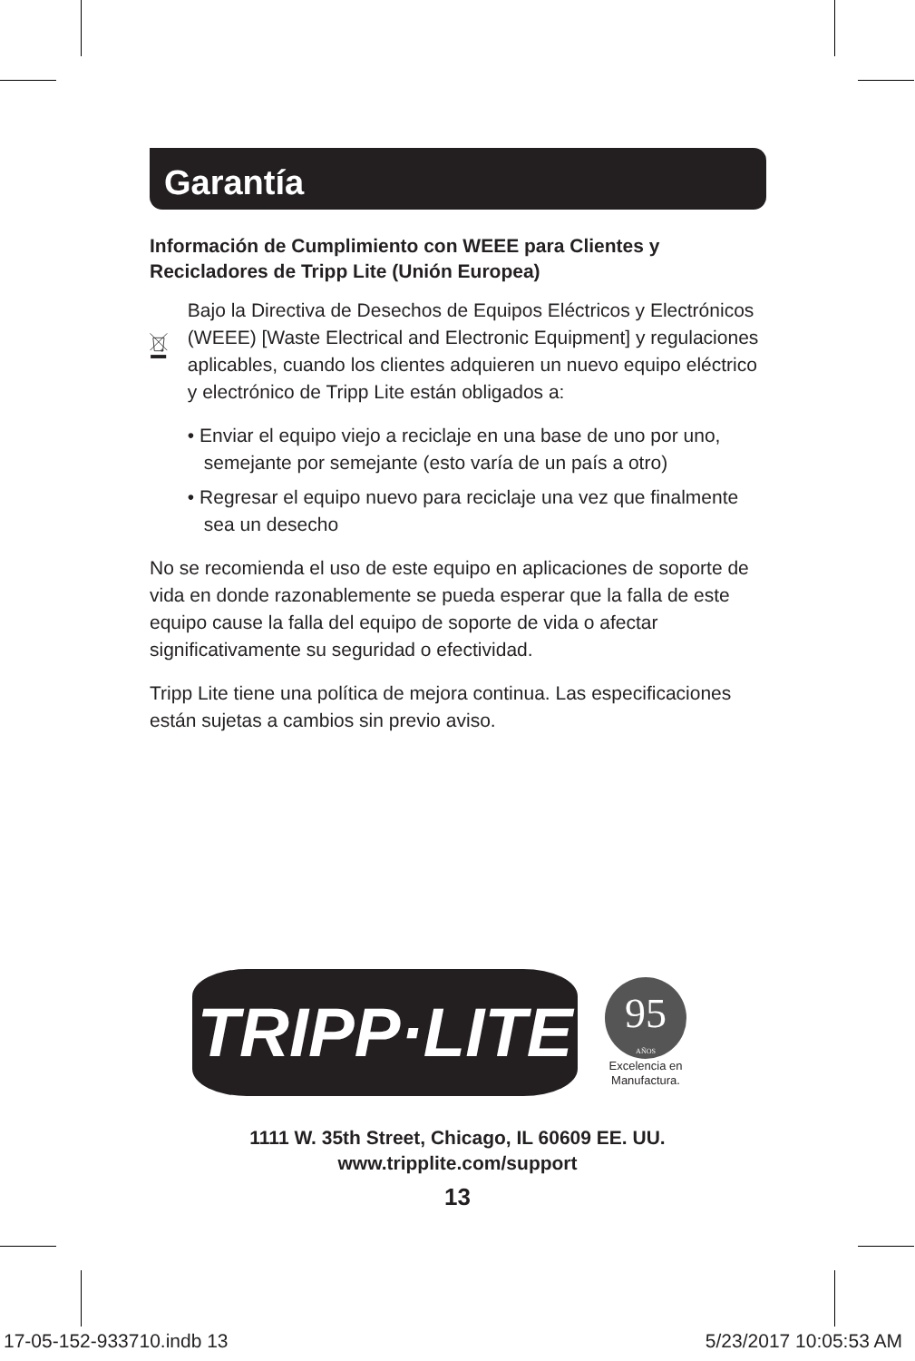Garantía
Información de Cumplimiento con WEEE para Clientes y Recicladores de Tripp Lite (Unión Europea)
Bajo la Directiva de Desechos de Equipos Eléctricos y Electrónicos (WEEE) [Waste Electrical and Electronic Equipment] y regulaciones aplicables, cuando los clientes adquieren un nuevo equipo eléctrico y electrónico de Tripp Lite están obligados a:
• Enviar el equipo viejo a reciclaje en una base de uno por uno, semejante por semejante (esto varía de un país a otro)
• Regresar el equipo nuevo para reciclaje una vez que finalmente sea un desecho
No se recomienda el uso de este equipo en aplicaciones de soporte de vida en donde razonablemente se pueda esperar que la falla de este equipo cause la falla del equipo de soporte de vida o afectar significativamente su seguridad o efectividad.
Tripp Lite tiene una política de mejora continua. Las especificaciones están sujetas a cambios sin previo aviso.
TRIPP·LITE
95
AÑOS
Excelencia en
Manufactura.
1111 W. 35th Street, Chicago, IL 60609 EE. UU.
www.tripplite.com/support
13
17-05-152-933710.indb 13 5/23/2017 10:05:53 AM